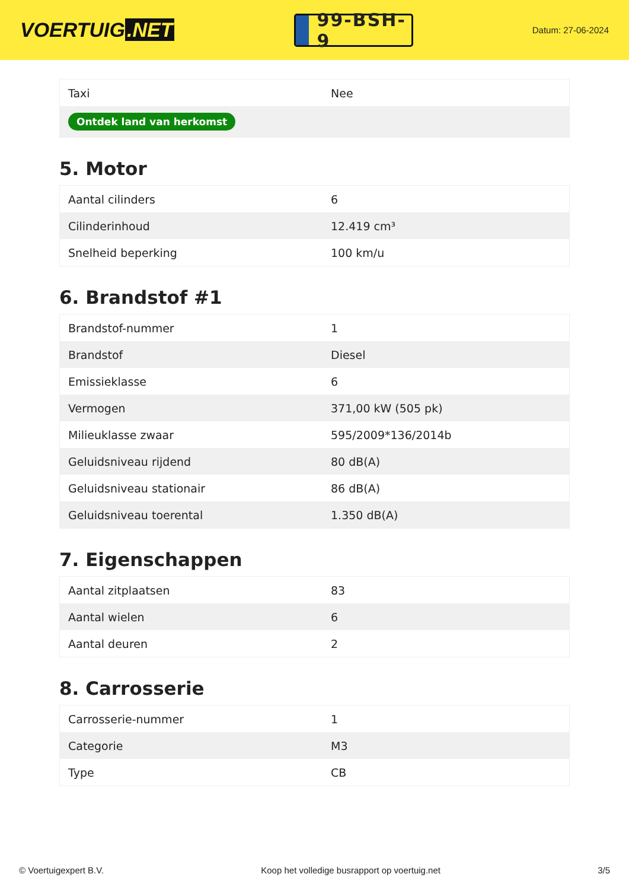VOERTUIG.NET
99-BSH-9
Datum: 27-06-2024
| Taxi | Nee |
| Ontdek land van herkomst | |
5. Motor
| Aantal cilinders | 6 |
| Cilinderinhoud | 12.419 cm³ |
| Snelheid beperking | 100 km/u |
6. Brandstof #1
| Brandstof-nummer | 1 |
| Brandstof | Diesel |
| Emissieklasse | 6 |
| Vermogen | 371,00 kW (505 pk) |
| Milieuklasse zwaar | 595/2009*136/2014b |
| Geluidsniveau rijdend | 80 dB(A) |
| Geluidsniveau stationair | 86 dB(A) |
| Geluidsniveau toerental | 1.350 dB(A) |
7. Eigenschappen
| Aantal zitplaatsen | 83 |
| Aantal wielen | 6 |
| Aantal deuren | 2 |
8. Carrosserie
| Carrosserie-nummer | 1 |
| Categorie | M3 |
| Type | CB |
© Voertuigexpert B.V. Koop het volledige busrapport op voertuig.net 3/5